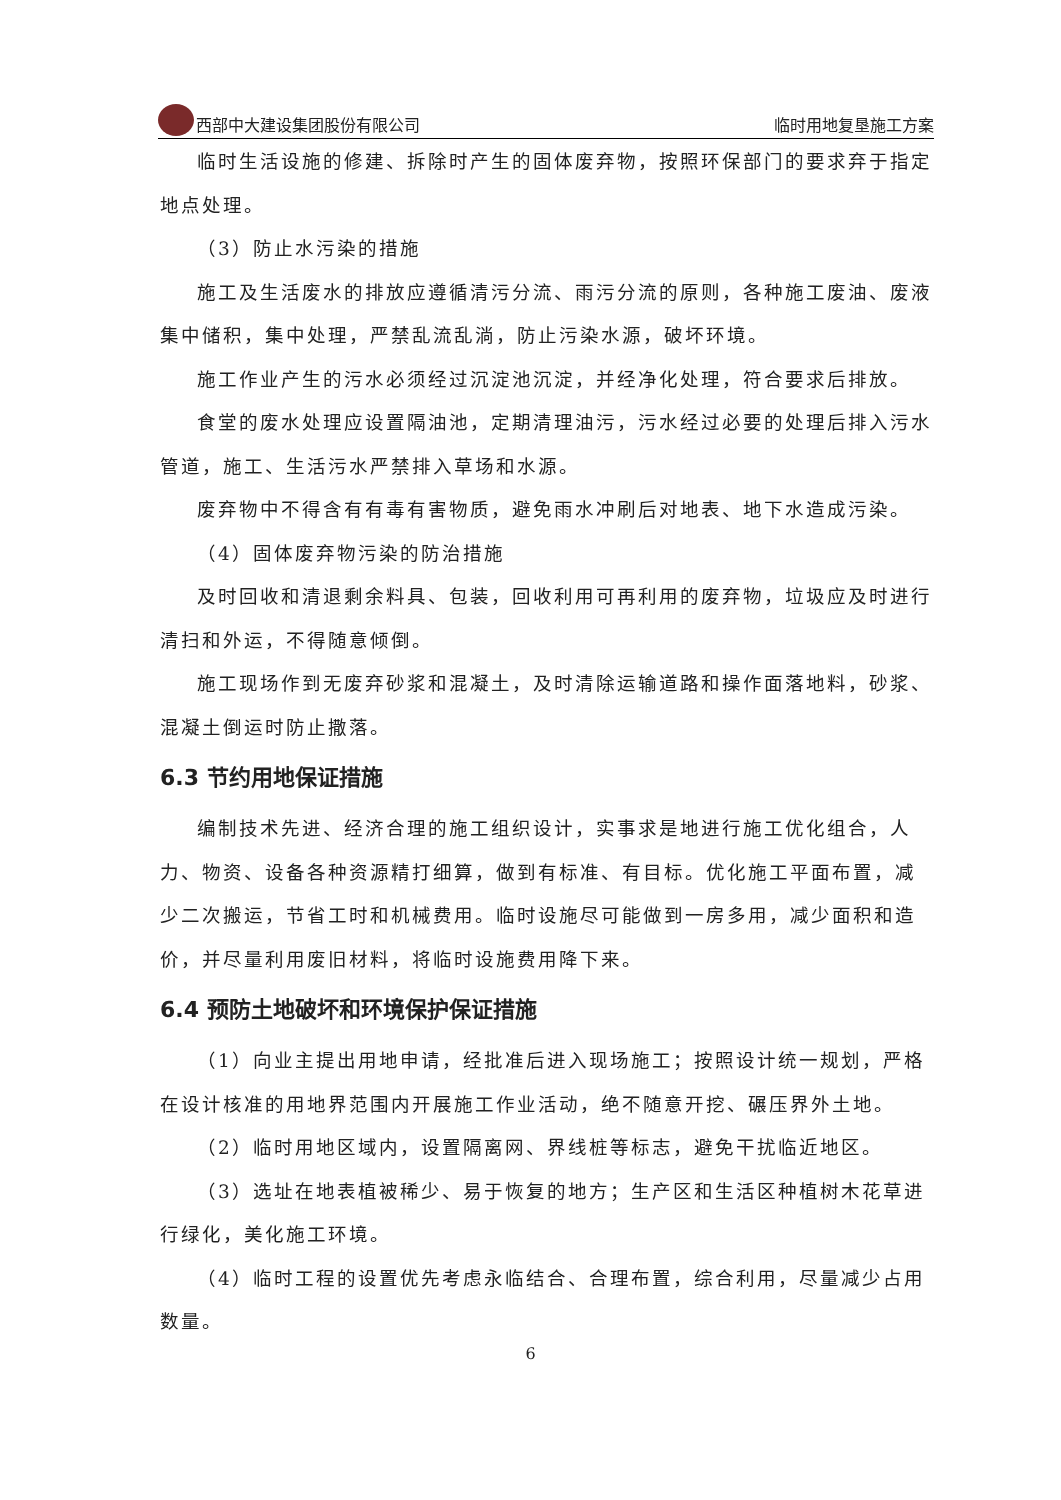西部中大建设集团股份有限公司 临时用地复垦施工方案
临时生活设施的修建、拆除时产生的固体废弃物，按照环保部门的要求弃于指定地点处理。
（3）防止水污染的措施
施工及生活废水的排放应遵循清污分流、雨污分流的原则，各种施工废油、废液集中储积，集中处理，严禁乱流乱淌，防止污染水源，破坏环境。
施工作业产生的污水必须经过沉淀池沉淀，并经净化处理，符合要求后排放。
食堂的废水处理应设置隔油池，定期清理油污，污水经过必要的处理后排入污水管道，施工、生活污水严禁排入草场和水源。
废弃物中不得含有有毒有害物质，避免雨水冲刷后对地表、地下水造成污染。
（4）固体废弃物污染的防治措施
及时回收和清退剩余料具、包装，回收利用可再利用的废弃物，垃圾应及时进行清扫和外运，不得随意倾倒。
施工现场作到无废弃砂浆和混凝土，及时清除运输道路和操作面落地料，砂浆、混凝土倒运时防止撒落。
6.3 节约用地保证措施
编制技术先进、经济合理的施工组织设计，实事求是地进行施工优化组合，人力、物资、设备各种资源精打细算，做到有标准、有目标。优化施工平面布置，减少二次搬运，节省工时和机械费用。临时设施尽可能做到一房多用，减少面积和造价，并尽量利用废旧材料，将临时设施费用降下来。
6.4 预防土地破坏和环境保护保证措施
（1）向业主提出用地申请，经批准后进入现场施工；按照设计统一规划，严格在设计核准的用地界范围内开展施工作业活动，绝不随意开挖、碾压界外土地。
（2）临时用地区域内，设置隔离网、界线桩等标志，避免干扰临近地区。
（3）选址在地表植被稀少、易于恢复的地方；生产区和生活区种植树木花草进行绿化，美化施工环境。
（4）临时工程的设置优先考虑永临结合、合理布置，综合利用，尽量减少占用数量。
6